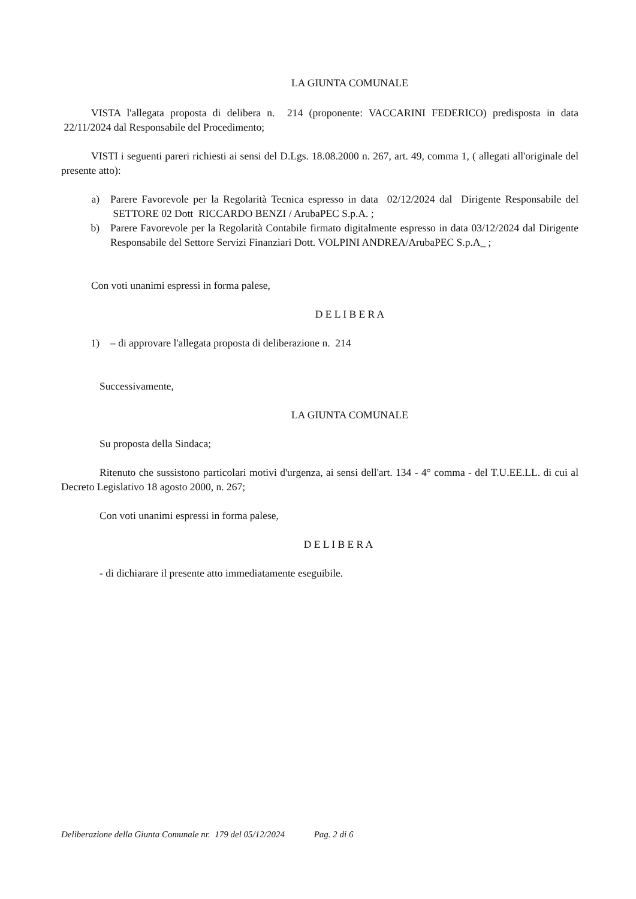LA GIUNTA COMUNALE
VISTA l'allegata proposta di delibera n. 214 (proponente: VACCARINI FEDERICO) predisposta in data 22/11/2024 dal Responsabile del Procedimento;
VISTI i seguenti pareri richiesti ai sensi del D.Lgs. 18.08.2000 n. 267, art. 49, comma 1, ( allegati all'originale del presente atto):
a) Parere Favorevole per la Regolarità Tecnica espresso in data 02/12/2024 dal Dirigente Responsabile del SETTORE 02 Dott RICCARDO BENZI / ArubaPEC S.p.A. ;
b) Parere Favorevole per la Regolarità Contabile firmato digitalmente espresso in data 03/12/2024 dal Dirigente Responsabile del Settore Servizi Finanziari Dott. VOLPINI ANDREA/ArubaPEC S.p.A_ ;
Con voti unanimi espressi in forma palese,
D E L I B E R A
1) – di approvare l'allegata proposta di deliberazione n. 214
Successivamente,
LA GIUNTA COMUNALE
Su proposta della Sindaca;
Ritenuto che sussistono particolari motivi d'urgenza, ai sensi dell'art. 134 - 4° comma - del T.U.EE.LL. di cui al Decreto Legislativo 18 agosto 2000, n. 267;
Con voti unanimi espressi in forma palese,
D E L I B E R A
- di dichiarare il presente atto immediatamente eseguibile.
Deliberazione della Giunta Comunale nr. 179 del 05/12/2024 Pag. 2 di 6